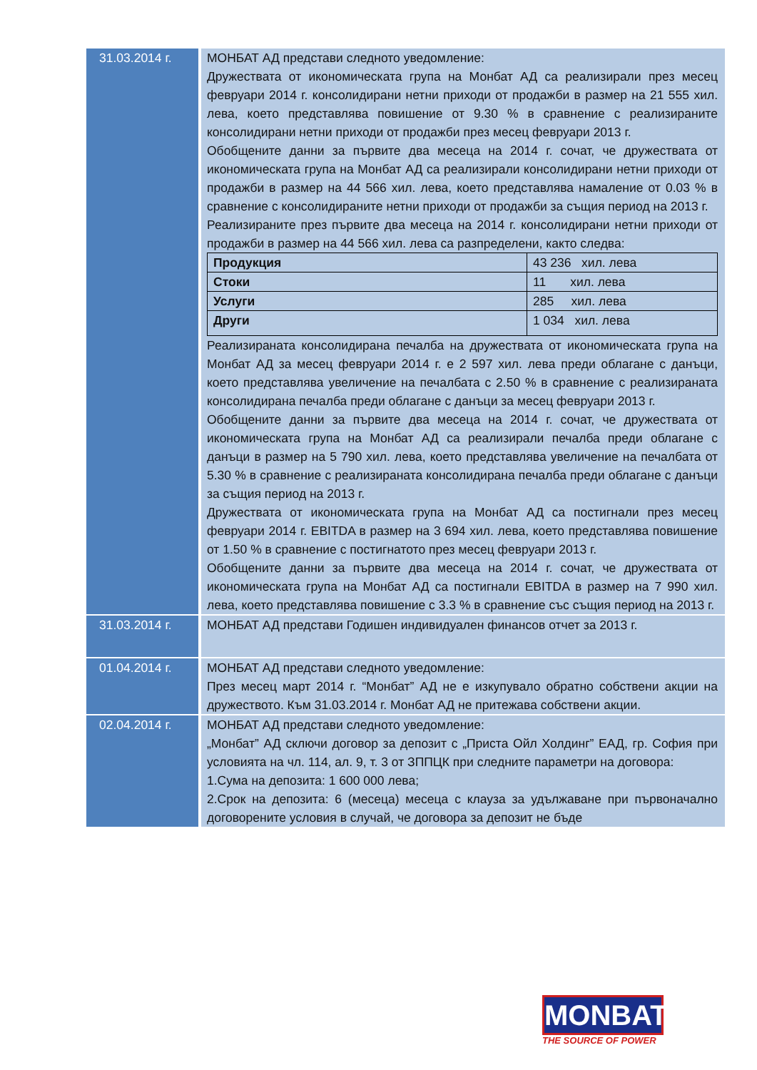| 31.03.2014 г. | МОНБАТ АД представи следното уведомление: Дружествата от икономическата група на Монбат АД са реализирали през месец февруари 2014 г. консолидирани нетни приходи от продажби в размер на 21 555 хил. лева, което представлява повишение от 9.30 % в сравнение с реализираните консолидирани нетни приходи от продажби през месец февруари 2013 г. Обобщените данни за първите два месеца на 2014 г. сочат, че дружествата от икономическата група на Монбат АД са реализирали консолидирани нетни приходи от продажби в размер на 44 566 хил. лева, което представлява намаление от 0.03 % в сравнение с консолидираните нетни приходи от продажби за същия период на 2013 г. Реализираните през първите два месеца на 2014 г. консолидирани нетни приходи от продажби в размер на 44 566 хил. лева са разпределени, както следва: / Продукция / 43 236 хил. лева / / Стоки / 11 хил. лева / / Услуги / 285 хил. лева / / Други / 1 034 хил. лева / Реализираната консолидирана печалба на дружествата от икономическата група на Монбат АД за месец февруари 2014 г. е 2 597 хил. лева преди облагане с данъци, което представлява увеличение на печалбата с 2.50 % в сравнение с реализираната консолидирана печалба преди облагане с данъци за месец февруари 2013 г. Обобщените данни за първите два месеца на 2014 г. сочат, че дружествата от икономическата група на Монбат АД са реализирали печалба преди облагане с данъци в размер на 5 790 хил. лева, което представлява увеличение на печалбата от 5.30 % в сравнение с реализираната консолидирана печалба преди облагане с данъци за същия период на 2013 г. Дружествата от икономическата група на Монбат АД са постигнали през месец февруари 2014 г. EBITDA в размер на 3 694 хил. лева, което представлява повишение от 1.50 % в сравнение с постигнатото през месец февруари 2013 г. Обобщените данни за първите два месеца на 2014 г. сочат, че дружествата от икономическата група на Монбат АД са постигнали EBITDA в размер на 7 990 хил. лева, което представлява повишение с 3.3 % в сравнение със същия период на 2013 г. |
| 31.03.2014 г. | МОНБАТ АД представи Годишен индивидуален финансов отчет за 2013 г. |
| 01.04.2014 г. | МОНБАТ АД представи следното уведомление: През месец март 2014 г. “Монбат” АД не е изкупувало обратно собствени акции на дружеството. Към 31.03.2014 г. Монбат АД не притежава собствени акции. |
| 02.04.2014 г. | МОНБАТ АД представи следното уведомление: „Монбат” АД сключи договор за депозит с „Приста Ойл Холдинг” ЕАД, гр. София при условията на чл. 114, ал. 9, т. 3 от ЗППЦК при следните параметри на договора: 1.Сума на депозита: 1 600 000 лева; 2.Срок на депозита: 6 (месеца) месеца с клауза за удължаване при първоначално договорените условия в случай, че договора за депозит не бъде |
MONBAT
THE SOURCE OF POWER